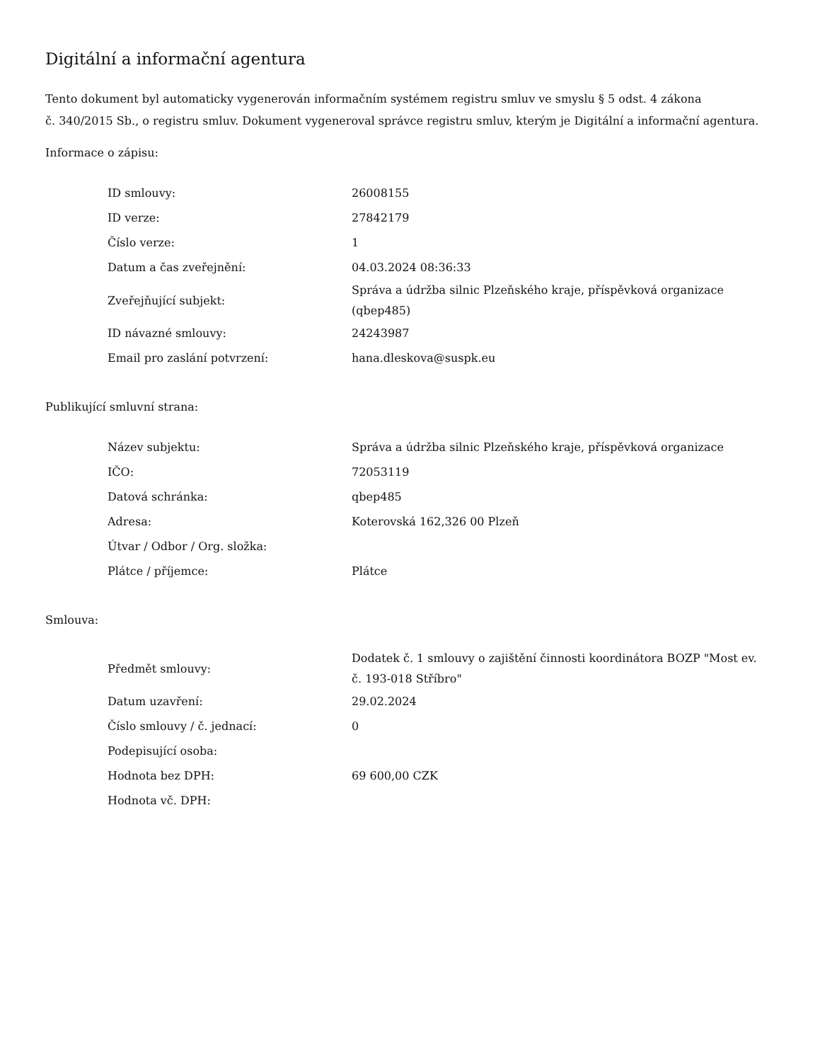Digitální a informační agentura
Tento dokument byl automaticky vygenerován informačním systémem registru smluv ve smyslu § 5 odst. 4 zákona
č. 340/2015 Sb., o registru smluv. Dokument vygeneroval správce registru smluv, kterým je Digitální a informační agentura.
Informace o zápisu:
| ID smlouvy: | 26008155 |
| ID verze: | 27842179 |
| Číslo verze: | 1 |
| Datum a čas zveřejnění: | 04.03.2024 08:36:33 |
| Zveřejňující subjekt: | Správa a údržba silnic Plzeňského kraje, příspěvková organizace (qbep485) |
| ID návazné smlouvy: | 24243987 |
| Email pro zaslání potvrzení: | hana.dleskova@suspk.eu |
Publikující smluvní strana:
| Název subjektu: | Správa a údržba silnic Plzeňského kraje, příspěvková organizace |
| IČO: | 72053119 |
| Datová schránka: | qbep485 |
| Adresa: | Koterovská 162,326 00 Plzeň |
| Útvar / Odbor / Org. složka: | |
| Plátce / příjemce: | Plátce |
Smlouva:
| Předmět smlouvy: | Dodatek č. 1 smlouvy o zajištění činnosti koordinátora BOZP "Most ev. č. 193-018 Stříbro" |
| Datum uzavření: | 29.02.2024 |
| Číslo smlouvy / č. jednací: | 0 |
| Podepisující osoba: | |
| Hodnota bez DPH: | 69 600,00 CZK |
| Hodnota vč. DPH: | |